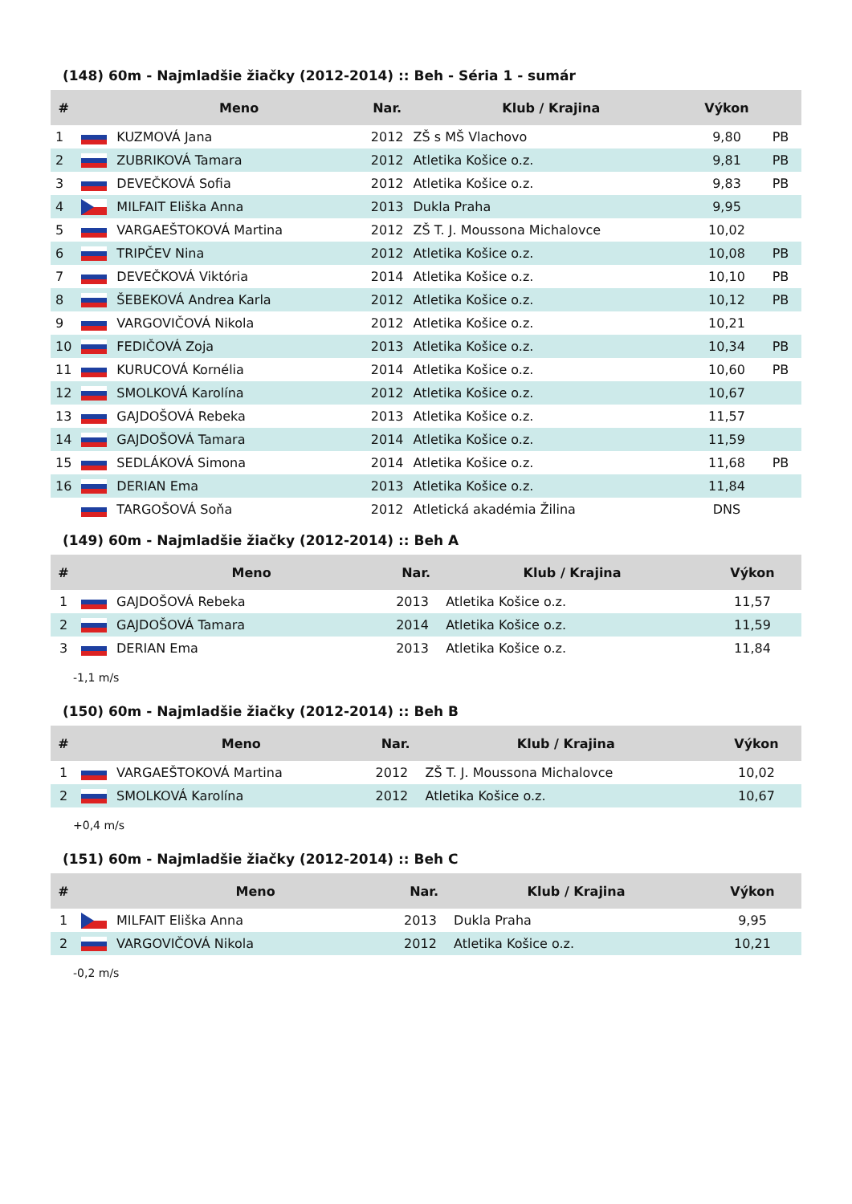(148) 60m - Najmladšie žiačky (2012-2014) :: Beh - Séria 1 - sumár
| # | | Meno | Nar. | Klub / Krajina | Výkon | |
| --- | --- | --- | --- | --- | --- | --- |
| 1 | | KUZMOVÁ Jana | 2012 | ZŠ s MŠ Vlachovo | 9,80 | PB |
| 2 | | ZUBRIKOVÁ Tamara | 2012 | Atletika Košice o.z. | 9,81 | PB |
| 3 | | DEVEČKOVÁ Sofia | 2012 | Atletika Košice o.z. | 9,83 | PB |
| 4 | | MILFAIT Eliška Anna | 2013 | Dukla Praha | 9,95 | |
| 5 | | VARGAEŠTOKOVÁ Martina | 2012 | ZŠ T. J. Moussona Michalovce | 10,02 | |
| 6 | | TRIPČEV Nina | 2012 | Atletika Košice o.z. | 10,08 | PB |
| 7 | | DEVEČKOVÁ Viktória | 2014 | Atletika Košice o.z. | 10,10 | PB |
| 8 | | ŠEBEKOVÁ Andrea Karla | 2012 | Atletika Košice o.z. | 10,12 | PB |
| 9 | | VARGOVIČOVÁ Nikola | 2012 | Atletika Košice o.z. | 10,21 | |
| 10 | | FEDIČOVÁ Zoja | 2013 | Atletika Košice o.z. | 10,34 | PB |
| 11 | | KURUCOVÁ Kornélia | 2014 | Atletika Košice o.z. | 10,60 | PB |
| 12 | | SMOLKOVÁ Karolína | 2012 | Atletika Košice o.z. | 10,67 | |
| 13 | | GAJDOŠOVÁ Rebeka | 2013 | Atletika Košice o.z. | 11,57 | |
| 14 | | GAJDOŠOVÁ Tamara | 2014 | Atletika Košice o.z. | 11,59 | |
| 15 | | SEDLÁKOVÁ Simona | 2014 | Atletika Košice o.z. | 11,68 | PB |
| 16 | | DERIAN Ema | 2013 | Atletika Košice o.z. | 11,84 | |
| | | TARGOŠOVÁ Soňa | 2012 | Atletická akadémia Žilina | DNS | |
(149) 60m - Najmladšie žiačky (2012-2014) :: Beh A
| # | | Meno | Nar. | Klub / Krajina | Výkon |
| --- | --- | --- | --- | --- | --- |
| 1 | | GAJDOŠOVÁ Rebeka | 2013 | Atletika Košice o.z. | 11,57 |
| 2 | | GAJDOŠOVÁ Tamara | 2014 | Atletika Košice o.z. | 11,59 |
| 3 | | DERIAN Ema | 2013 | Atletika Košice o.z. | 11,84 |
-1,1 m/s
(150) 60m - Najmladšie žiačky (2012-2014) :: Beh B
| # | | Meno | Nar. | Klub / Krajina | Výkon |
| --- | --- | --- | --- | --- | --- |
| 1 | | VARGAEŠTOKOVÁ Martina | 2012 | ZŠ T. J. Moussona Michalovce | 10,02 |
| 2 | | SMOLKOVÁ Karolína | 2012 | Atletika Košice o.z. | 10,67 |
+0,4 m/s
(151) 60m - Najmladšie žiačky (2012-2014) :: Beh C
| # | | Meno | Nar. | Klub / Krajina | Výkon |
| --- | --- | --- | --- | --- | --- |
| 1 | | MILFAIT Eliška Anna | 2013 | Dukla Praha | 9,95 |
| 2 | | VARGOVIČOVÁ Nikola | 2012 | Atletika Košice o.z. | 10,21 |
-0,2 m/s